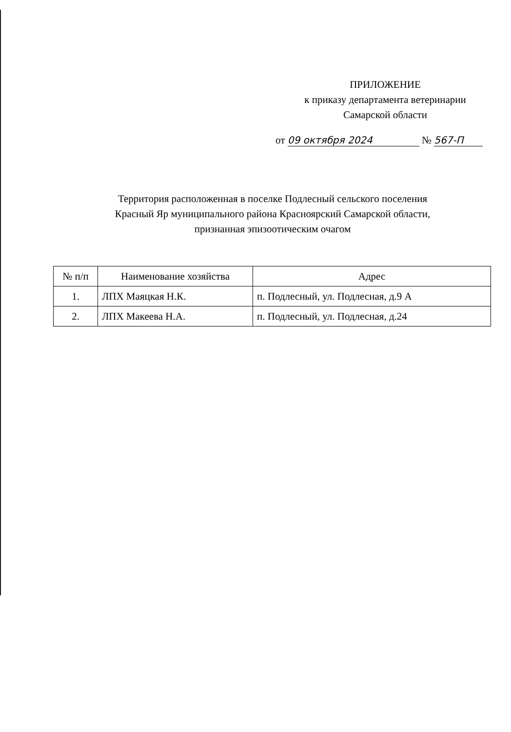ПРИЛОЖЕНИЕ
к приказу департамента ветеринарии
Самарской области
от 09 октября 2024 № 567-П
Территория расположенная в поселке Подлесный сельского поселения
Красный Яр муниципального района Красноярский Самарской области,
признанная эпизоотическим очагом
| № п/п | Наименование хозяйства | Адрес |
| --- | --- | --- |
| 1. | ЛПХ Маяцкая Н.К. | п. Подлесный, ул. Подлесная, д.9 А |
| 2. | ЛПХ Макеева Н.А. | п. Подлесный, ул. Подлесная, д.24 |